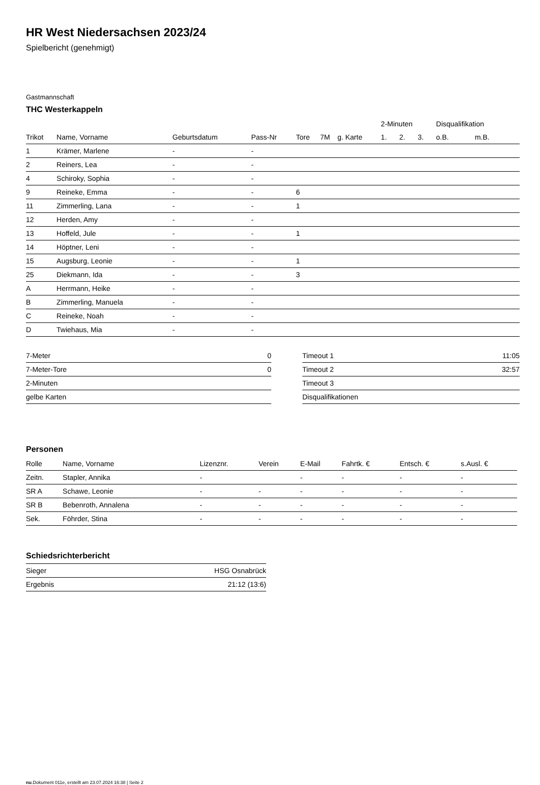HR West Niedersachsen 2023/24
Spielbericht (genehmigt)
Gastmannschaft
THC Westerkappeln
| | | | | | | | 2-Minuten | | | Disqualifikation | |
| --- | --- | --- | --- | --- | --- | --- | --- | --- | --- | --- | --- |
| Trikot | Name, Vorname | Geburtsdatum | Pass-Nr | Tore | 7M | g. Karte | 1. | 2. | 3. | o.B. | m.B. |
| 1 | Krämer, Marlene | - | - | | | | | | | | |
| 2 | Reiners, Lea | - | - | | | | | | | | |
| 4 | Schiroky, Sophia | - | - | | | | | | | | |
| 9 | Reineke, Emma | - | - | 6 | | | | | | | |
| 11 | Zimmerling, Lana | - | - | 1 | | | | | | | |
| 12 | Herden, Amy | - | - | | | | | | | | |
| 13 | Hoffeld, Jule | - | - | 1 | | | | | | | |
| 14 | Höptner, Leni | - | - | | | | | | | | |
| 15 | Augsburg, Leonie | - | - | 1 | | | | | | | |
| 25 | Diekmann, Ida | - | - | 3 | | | | | | | |
| A | Herrmann, Heike | - | - | | | | | | | | |
| B | Zimmerling, Manuela | - | - | | | | | | | | |
| C | Reineke, Noah | - | - | | | | | | | | |
| D | Twiehaus, Mia | - | - | | | | | | | | |
| 7-Meter | 0 |
| 7-Meter-Tore | 0 |
| 2-Minuten | |
| gelbe Karten | |
| Timeout 1 | 11:05 |
| Timeout 2 | 32:57 |
| Timeout 3 | |
| Disqualifikationen | |
Personen
| Rolle | Name, Vorname | Lizenznr. | Verein | E-Mail | Fahrtk. € | Entsch. € | s.Ausl. € |
| --- | --- | --- | --- | --- | --- | --- | --- |
| Zeitn. | Stapler, Annika | - | | - | - | - | - |
| SR A | Schawe, Leonie | - | - | - | - | - | - |
| SR B | Bebenroth, Annalena | - | - | - | - | - | - |
| Sek. | Föhrder, Stina | - | - | - | - | - | - |
Schiedsrichterbericht
| Sieger | HSG Osnabrück |
| Ergebnis | 21:12 (13:6) |
nu.Dokument 011e, erstellt am 23.07.2024 16:38 | Seite 2